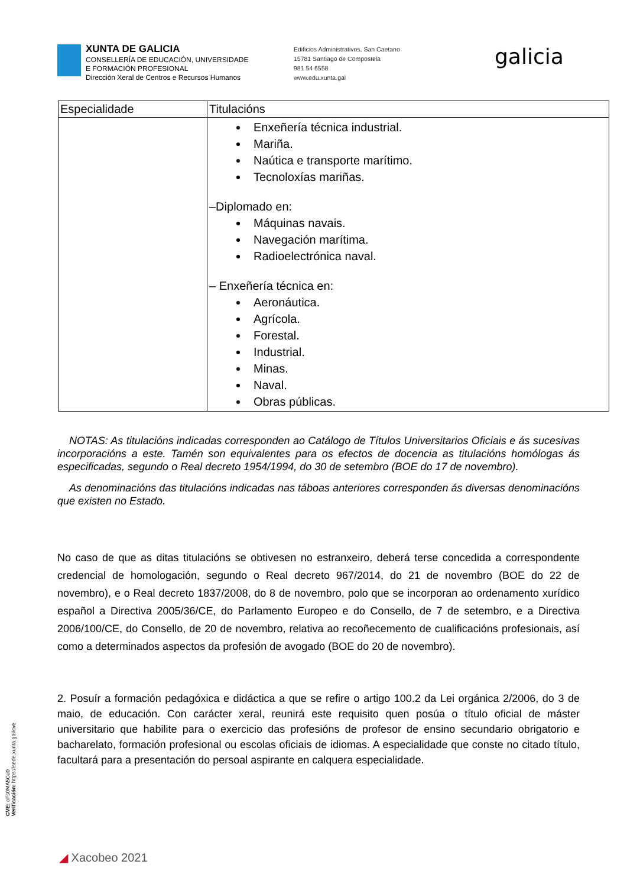XUNTA DE GALICIA
CONSELLERÍA DE EDUCACIÓN, UNIVERSIDADE
E FORMACIÓN PROFESIONAL
Dirección Xeral de Centros e Recursos Humanos
Edificios Administrativos, San Caetano
15781 Santiago de Compostela
981 54 6558
www.edu.xunta.gal
galicia
| Especialidade | Titulacións |
| --- | --- |
| | Enxeñería técnica industrial. Mariña. Naútica e transporte marítimo. Tecnoloxías mariñas. –Diplomado en: Máquinas navais. Navegación marítima. Radioelectrónica naval. – Enxeñería técnica en: Aeronáutica. Agrícola. Forestal. Industrial. Minas. Naval. Obras públicas. |
NOTAS: As titulacións indicadas corresponden ao Catálogo de Títulos Universitarios Oficiais e ás sucesivas incorporacións a este. Tamén son equivalentes para os efectos de docencia as titulacións homólogas ás especificadas, segundo o Real decreto 1954/1994, do 30 de setembro (BOE do 17 de novembro).
As denominacións das titulacións indicadas nas táboas anteriores corresponden ás diversas denominacións que existen no Estado.
No caso de que as ditas titulacións se obtivesen no estranxeiro, deberá terse concedida a correspondente credencial de homologación, segundo o Real decreto 967/2014, do 21 de novembro (BOE do 22 de novembro), e o Real decreto 1837/2008, do 8 de novembro, polo que se incorporan ao ordenamento xurídico español a Directiva 2005/36/CE, do Parlamento Europeo e do Consello, de 7 de setembro, e a Directiva 2006/100/CE, do Consello, de 20 de novembro, relativa ao recoñecemento de cualificacións profesionais, así como a determinados aspectos da profesión de avogado (BOE do 20 de novembro).
2. Posuír a formación pedagóxica e didáctica a que se refire o artigo 100.2 da Lei orgánica 2/2006, do 3 de maio, de educación. Con carácter xeral, reunirá este requisito quen posúa o título oficial de máster universitario que habilite para o exercicio das profesións de profesor de ensino secundario obrigatorio e bacharelato, formación profesional ou escolas oficiais de idiomas. A especialidade que conste no citado título, facultará para a presentación do persoal aspirante en calquera especialidade.
CVE: oFs0MA5Cu0
Verificación: https://sede.xunta.gal/cve
◢ Xacobeo 2021